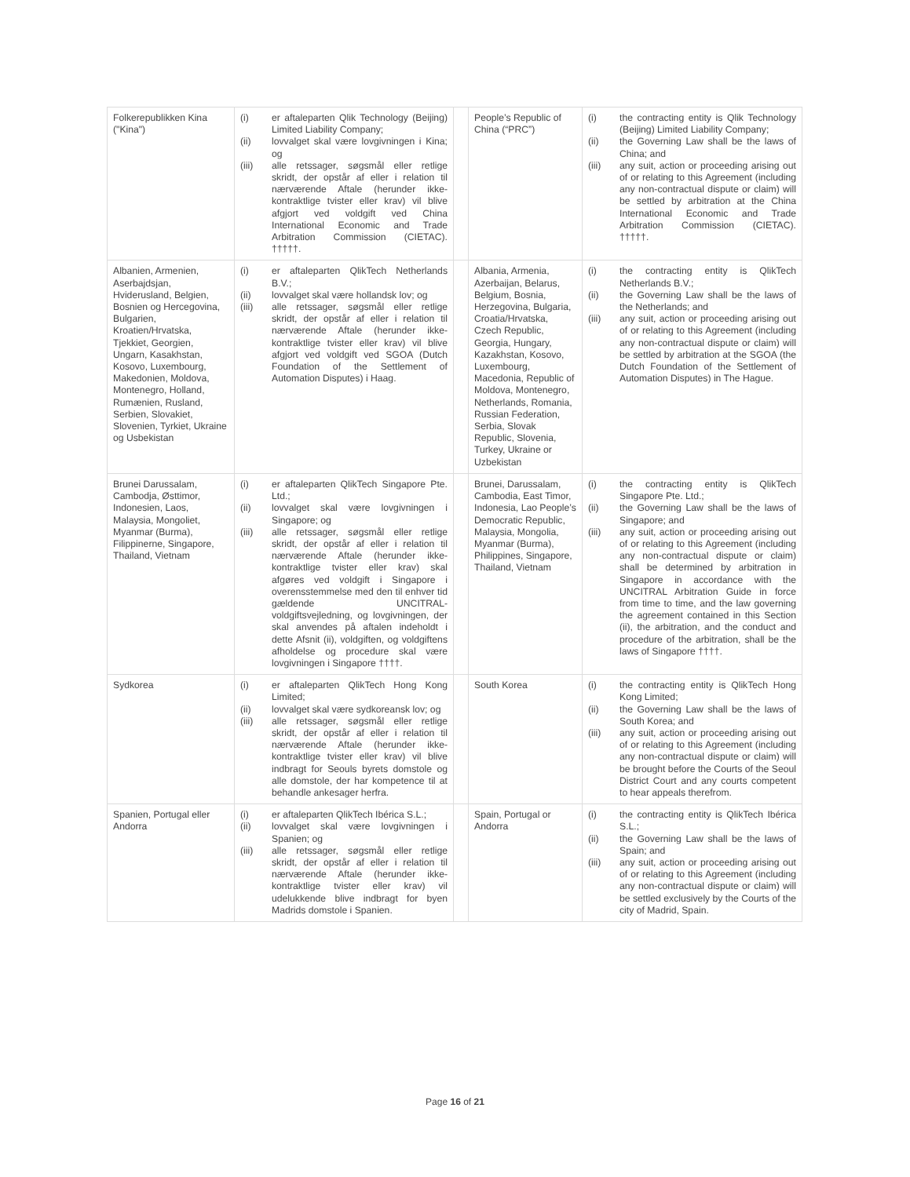| Folkerepublikken Kina ("Kina") | (i) er aftaleparten Qlik Technology (Beijing) Limited Liability Company; (ii) lovvalget skal være lovgivningen i Kina; og (iii) alle retssager, søgsmål eller retlige skridt, der opstår af eller i relation til nærværende Aftale (herunder ikke-kontraktlige tvister eller krav) vil blive afgjort ved voldgift ved China International Economic and Trade Arbitration Commission (CIETAC). †††††. | | People’s Republic of China (“PRC”) | (i) the contracting entity is Qlik Technology (Beijing) Limited Liability Company; (ii) the Governing Law shall be the laws of China; and (iii) any suit, action or proceeding arising out of or relating to this Agreement (including any non-contractual dispute or claim) will be settled by arbitration at the China International Economic and Trade Arbitration Commission (CIETAC). †††††. |
| Albanien, Armenien, Aserbajdsjan, Hviderusland, Belgien, Bosnien og Hercegovina, Bulgarien, Kroatien/Hrvatska, Tjekkiet, Georgien, Ungarn, Kasakhstan, Kosovo, Luxembourg, Makedonien, Moldova, Montenegro, Holland, Rumænien, Rusland, Serbien, Slovakiet, Slovenien, Tyrkiet, Ukraine og Usbekistan | (i) er aftaleparten QlikTech Netherlands B.V.; (ii) lovvalget skal være hollandsk lov; og (iii) alle retssager, søgsmål eller retlige skridt, der opstår af eller i relation til nærværende Aftale (herunder ikke-kontraktlige tvister eller krav) vil blive afgjort ved voldgift ved SGOA (Dutch Foundation of the Settlement of Automation Disputes) i Haag. | | Albania, Armenia, Azerbaijan, Belarus, Belgium, Bosnia, Herzegovina, Bulgaria, Croatia/Hrvatska, Czech Republic, Georgia, Hungary, Kazakhstan, Kosovo, Luxembourg, Macedonia, Republic of Moldova, Montenegro, Netherlands, Romania, Russian Federation, Serbia, Slovak Republic, Slovenia, Turkey, Ukraine or Uzbekistan | (i) the contracting entity is QlikTech Netherlands B.V.; (ii) the Governing Law shall be the laws of the Netherlands; and (iii) any suit, action or proceeding arising out of or relating to this Agreement (including any non-contractual dispute or claim) will be settled by arbitration at the SGOA (the Dutch Foundation of the Settlement of Automation Disputes) in The Hague. |
| Brunei Darussalam, Cambodja, Østtimor, Indonesien, Laos, Malaysia, Mongoliet, Myanmar (Burma), Filippinerne, Singapore, Thailand, Vietnam | (i) er aftaleparten QlikTech Singapore Pte. Ltd.; (ii) lovvalget skal være lovgivningen i Singapore; og (iii) alle retssager, søgsmål eller retlige skridt, der opstår af eller i relation til nærværende Aftale (herunder ikke-kontraktlige tvister eller krav) skal afgøres ved voldgift i Singapore i overensstemmelse med den til enhver tid gældende UNCITRAL-voldgiftsvejledning, og lovgivningen, der skal anvendes på aftalen indeholdt i dette Afsnit (ii), voldgiften, og voldgiftens afholdelse og procedure skal være lovgivningen i Singapore ††††. | | Brunei, Darussalam, Cambodia, East Timor, Indonesia, Lao People’s Democratic Republic, Malaysia, Mongolia, Myanmar (Burma), Philippines, Singapore, Thailand, Vietnam | (i) the contracting entity is QlikTech Singapore Pte. Ltd.; (ii) the Governing Law shall be the laws of Singapore; and (iii) any suit, action or proceeding arising out of or relating to this Agreement (including any non-contractual dispute or claim) shall be determined by arbitration in Singapore in accordance with the UNCITRAL Arbitration Guide in force from time to time, and the law governing the agreement contained in this Section (ii), the arbitration, and the conduct and procedure of the arbitration, shall be the laws of Singapore ††††. |
| Sydkorea | (i) er aftaleparten QlikTech Hong Kong Limited; (ii) lovvalget skal være sydkoreansk lov; og (iii) alle retssager, søgsmål eller retlige skridt, der opstår af eller i relation til nærværende Aftale (herunder ikke-kontraktlige tvister eller krav) vil blive indbragt for Seouls byrets domstole og alle domstole, der har kompetence til at behandle ankesager herfra. | | South Korea | (i) the contracting entity is QlikTech Hong Kong Limited; (ii) the Governing Law shall be the laws of South Korea; and (iii) any suit, action or proceeding arising out of or relating to this Agreement (including any non-contractual dispute or claim) will be brought before the Courts of the Seoul District Court and any courts competent to hear appeals therefrom. |
| Spanien, Portugal eller Andorra | (i) er aftaleparten QlikTech Ibérica S.L.; (ii) lovvalget skal være lovgivningen i Spanien; og (iii) alle retssager, søgsmål eller retlige skridt, der opstår af eller i relation til nærværende Aftale (herunder ikke-kontraktlige tvister eller krav) vil udelukkende blive indbragt for byen Madrids domstole i Spanien. | | Spain, Portugal or Andorra | (i) the contracting entity is QlikTech Ibérica S.L.; (ii) the Governing Law shall be the laws of Spain; and (iii) any suit, action or proceeding arising out of or relating to this Agreement (including any non-contractual dispute or claim) will be settled exclusively by the Courts of the city of Madrid, Spain. |
Page 16 of 21